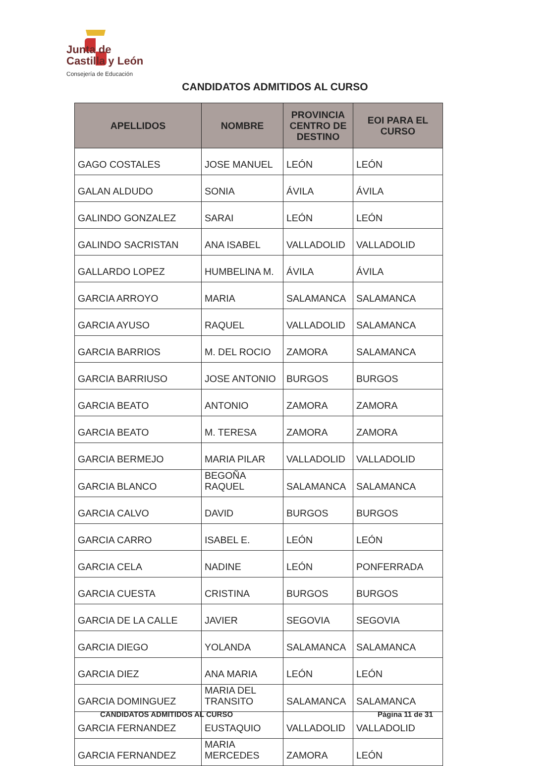Junta de
Castilla y León
Consejería de Educación
CANDIDATOS ADMITIDOS AL CURSO
| APELLIDOS | NOMBRE | PROVINCIA CENTRO DE DESTINO | EOI PARA EL CURSO |
| --- | --- | --- | --- |
| GAGO COSTALES | JOSE MANUEL | LEÓN | LEÓN |
| GALAN ALDUDO | SONIA | ÁVILA | ÁVILA |
| GALINDO GONZALEZ | SARAI | LEÓN | LEÓN |
| GALINDO SACRISTAN | ANA ISABEL | VALLADOLID | VALLADOLID |
| GALLARDO LOPEZ | HUMBELINA M. | ÁVILA | ÁVILA |
| GARCIA ARROYO | MARIA | SALAMANCA | SALAMANCA |
| GARCIA AYUSO | RAQUEL | VALLADOLID | SALAMANCA |
| GARCIA BARRIOS | M. DEL ROCIO | ZAMORA | SALAMANCA |
| GARCIA BARRIUSO | JOSE ANTONIO | BURGOS | BURGOS |
| GARCIA BEATO | ANTONIO | ZAMORA | ZAMORA |
| GARCIA BEATO | M. TERESA | ZAMORA | ZAMORA |
| GARCIA BERMEJO | MARIA PILAR | VALLADOLID | VALLADOLID |
| GARCIA BLANCO | BEGOÑA RAQUEL | SALAMANCA | SALAMANCA |
| GARCIA CALVO | DAVID | BURGOS | BURGOS |
| GARCIA CARRO | ISABEL E. | LEÓN | LEÓN |
| GARCIA CELA | NADINE | LEÓN | PONFERRADA |
| GARCIA CUESTA | CRISTINA | BURGOS | BURGOS |
| GARCIA DE LA CALLE | JAVIER | SEGOVIA | SEGOVIA |
| GARCIA DIEGO | YOLANDA | SALAMANCA | SALAMANCA |
| GARCIA DIEZ | ANA MARIA | LEÓN | LEÓN |
| GARCIA DOMINGUEZ | MARIA DEL TRANSITO | SALAMANCA | SALAMANCA |
| GARCIA FERNANDEZ | EUSTAQUIO | VALLADOLID | VALLADOLID |
| GARCIA FERNANDEZ | MARIA MERCEDES | ZAMORA | LEÓN |
CANDIDATOS ADMITIDOS AL CURSO Página 11 de 31